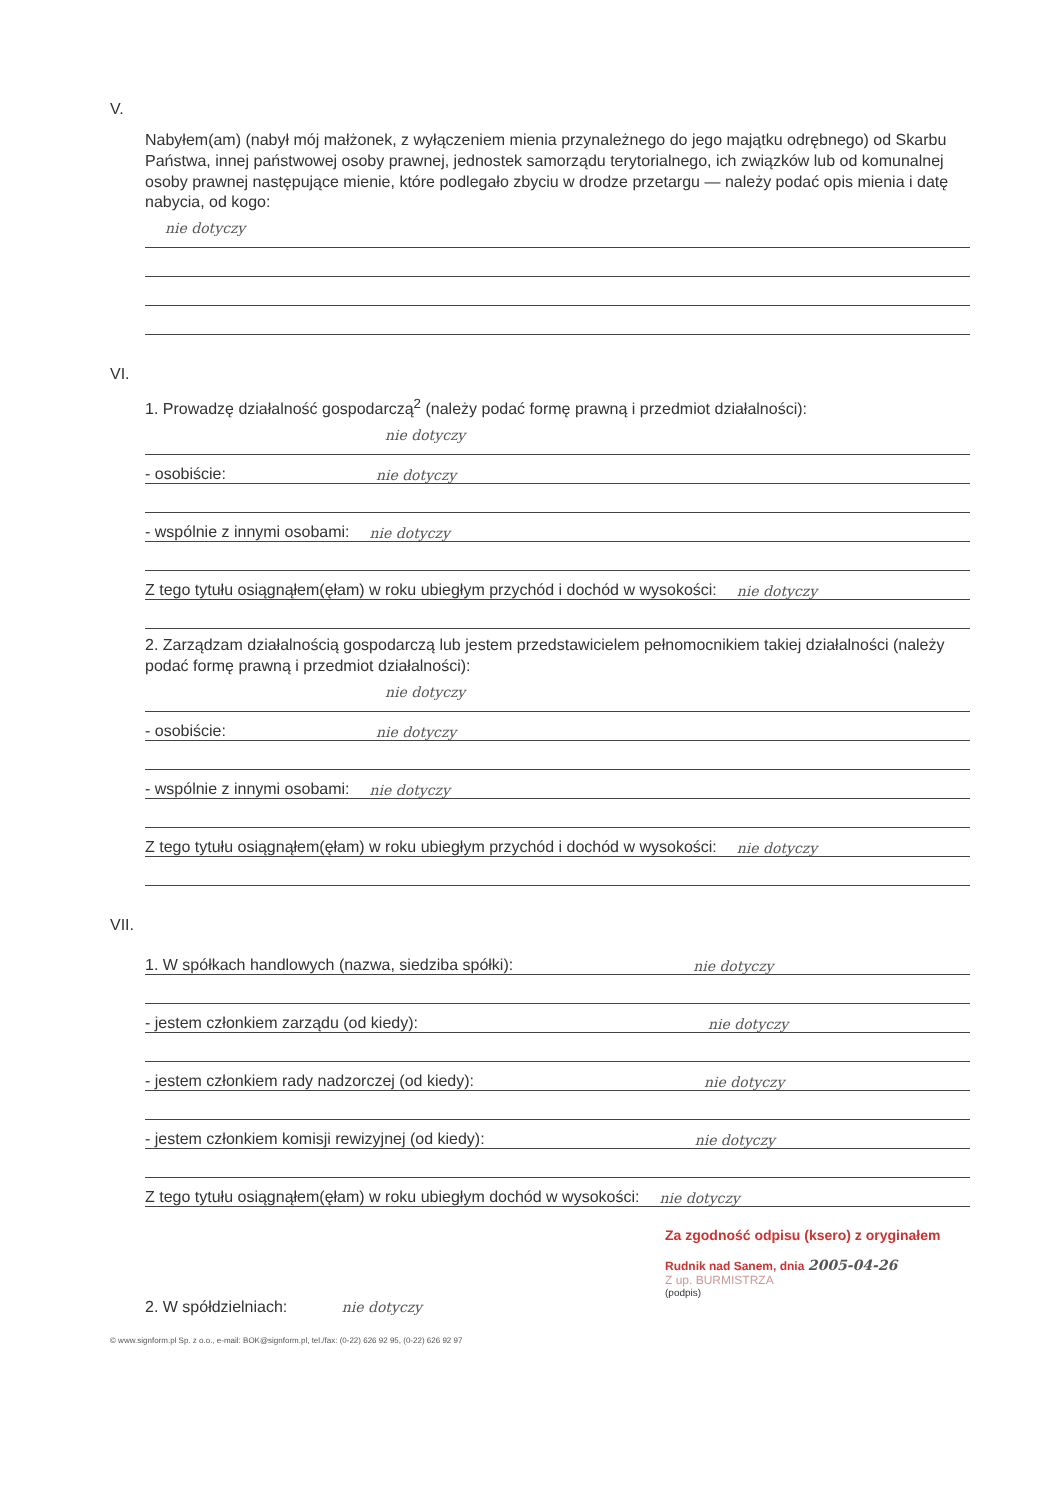V.
Nabyłem(am) (nabył mój małżonek, z wyłączeniem mienia przynależnego do jego majątku odrębnego) od Skarbu Państwa, innej państwowej osoby prawnej, jednostek samorządu terytorialnego, ich związków lub od komunalnej osoby prawnej następujące mienie, które podlegało zbyciu w drodze przetargu — należy podać opis mienia i datę nabycia, od kogo:
nie dotyczy
VI.
1. Prowadzę działalność gospodarczą<sup>2</sup> (należy podać formę prawną i przedmiot działalności):
nie dotyczy
- osobiście: nie dotyczy
- wspólnie z innymi osobami: nie dotyczy
Z tego tytułu osiągnąłem(ęłam) w roku ubiegłym przychód i dochód w wysokości: nie dotyczy
2. Zarządzam działalnością gospodarczą lub jestem przedstawicielem pełnomocnikiem takiej działalności (należy podać formę prawną i przedmiot działalności):
nie dotyczy
- osobiście: nie dotyczy
- wspólnie z innymi osobami: nie dotyczy
Z tego tytułu osiągnąłem(ęłam) w roku ubiegłym przychód i dochód w wysokości: nie dotyczy
VII.
1. W spółkach handlowych (nazwa, siedziba spółki): nie dotyczy
- jestem członkiem zarządu (od kiedy): nie dotyczy
- jestem członkiem rady nadzorczej (od kiedy): nie dotyczy
- jestem członkiem komisji rewizyjnej (od kiedy): nie dotyczy
Z tego tytułu osiągnąłem(ęłam) w roku ubiegłym dochód w wysokości: nie dotyczy
Za zgodność odpisu (ksero) z oryginałem
Rudnik nad Sanem, dnia 2005-04-26
Z up. BURMISTRZA
(podpis)
2. W spółdzielniach: nie dotyczy
© www.signform.pl Sp. z o.o., e-mail: BOK@signform.pl, tel./fax: (0-22) 626 92 95, (0-22) 626 92 97